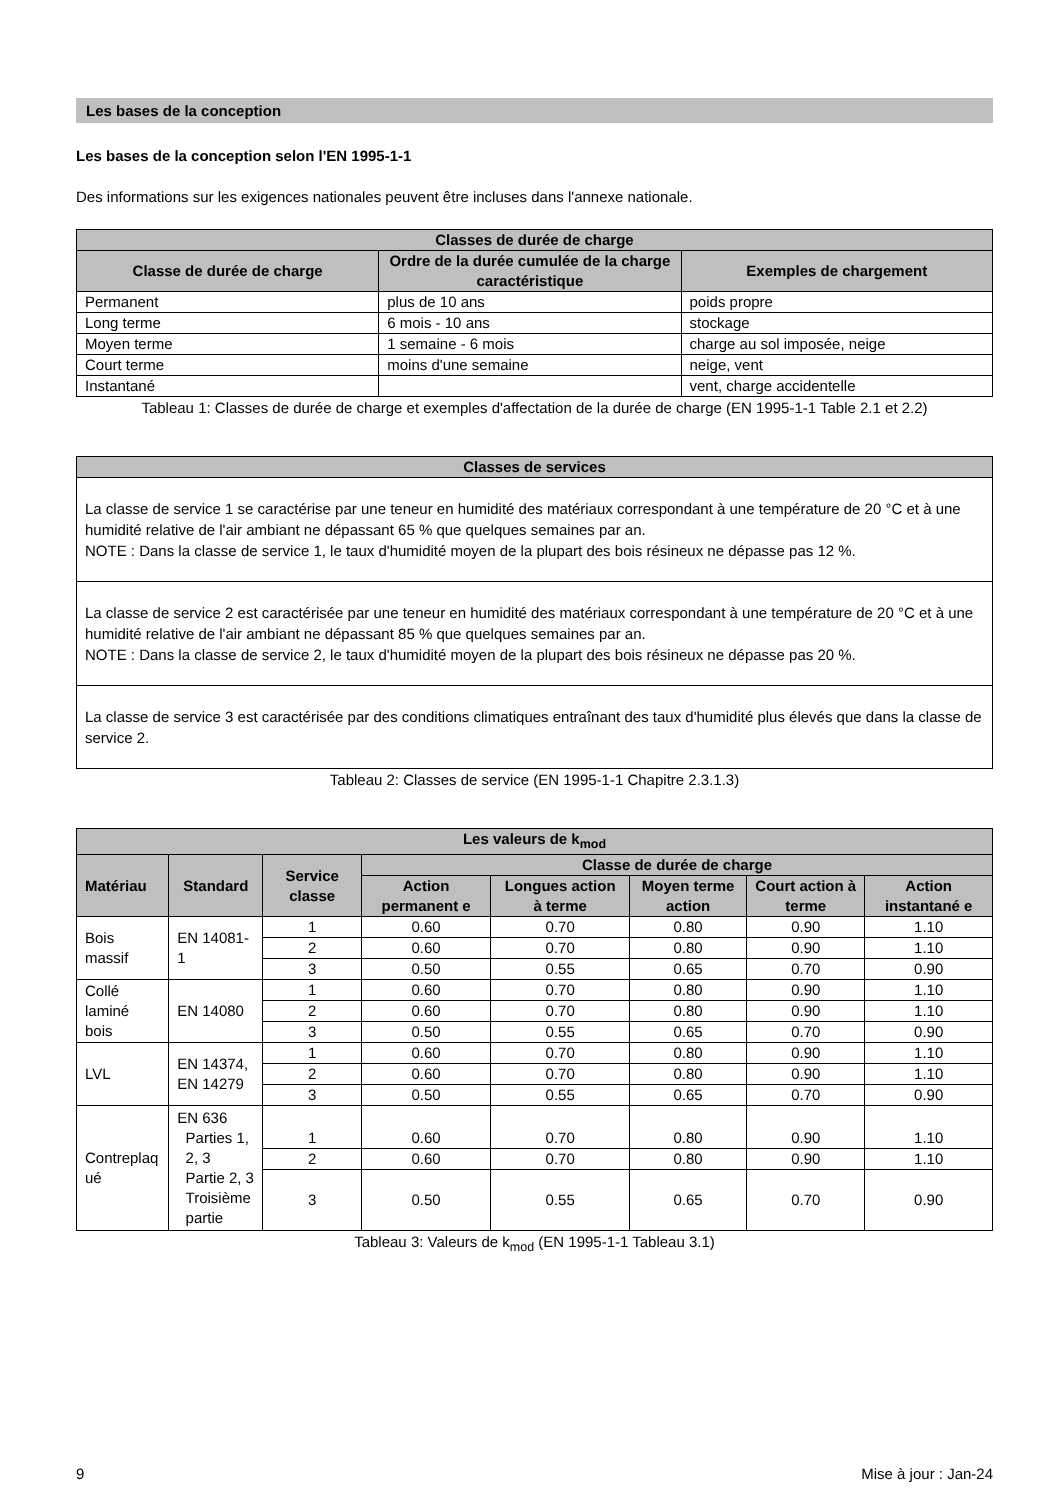Les bases de la conception
Les bases de la conception selon l'EN 1995-1-1
Des informations sur les exigences nationales peuvent être incluses dans l'annexe nationale.
| Classes de durée de charge | | |
| --- | --- | --- |
| Classe de durée de charge | Ordre de la durée cumulée de la charge caractéristique | Exemples de chargement |
| Permanent | plus de 10 ans | poids propre |
| Long terme | 6 mois - 10 ans | stockage |
| Moyen terme | 1 semaine - 6 mois | charge au sol imposée, neige |
| Court terme | moins d'une semaine | neige, vent |
| Instantané | | vent, charge accidentelle |
Tableau 1: Classes de durée de charge et exemples d'affectation de la durée de charge (EN 1995-1-1 Table 2.1 et 2.2)
| Classes de services |
| --- |
| La classe de service 1 se caractérise par une teneur en humidité des matériaux correspondant à une température de 20 °C et à une humidité relative de l'air ambiant ne dépassant 65 % que quelques semaines par an. NOTE : Dans la classe de service 1, le taux d'humidité moyen de la plupart des bois résineux ne dépasse pas 12 %. |
| La classe de service 2 est caractérisée par une teneur en humidité des matériaux correspondant à une température de 20 °C et à une humidité relative de l'air ambiant ne dépassant 85 % que quelques semaines par an. NOTE : Dans la classe de service 2, le taux d'humidité moyen de la plupart des bois résineux ne dépasse pas 20 %. |
| La classe de service 3 est caractérisée par des conditions climatiques entraînant des taux d'humidité plus élevés que dans la classe de service 2. |
Tableau 2: Classes de service (EN 1995-1-1 Chapitre 2.3.1.3)
| Les valeurs de k<sub>mod</sub> | | | | | | | |
| --- | --- | --- | --- | --- | --- | --- | --- |
| Matériau | Standard | Service classe | Classe de durée de charge | | | | |
| | | | Action permanent e | Longues action à terme | Moyen terme action | Court action à terme | Action instantané e |
| Bois massif | EN 14081-1 | 1 | 0.60 | 0.70 | 0.80 | 0.90 | 1.10 |
| | | 2 | 0.60 | 0.70 | 0.80 | 0.90 | 1.10 |
| | | 3 | 0.50 | 0.55 | 0.65 | 0.70 | 0.90 |
| Collé laminé bois | EN 14080 | 1 | 0.60 | 0.70 | 0.80 | 0.90 | 1.10 |
| | | 2 | 0.60 | 0.70 | 0.80 | 0.90 | 1.10 |
| | | 3 | 0.50 | 0.55 | 0.65 | 0.70 | 0.90 |
| LVL | EN 14374, EN 14279 | 1 | 0.60 | 0.70 | 0.80 | 0.90 | 1.10 |
| | | 2 | 0.60 | 0.70 | 0.80 | 0.90 | 1.10 |
| | | 3 | 0.50 | 0.55 | 0.65 | 0.70 | 0.90 |
| Contreplaq ué | EN 636 Parties 1, 2, 3 Partie 2, 3 Troisième partie | 1 | 0.60 | 0.70 | 0.80 | 0.90 | 1.10 |
| | | 2 | 0.60 | 0.70 | 0.80 | 0.90 | 1.10 |
| | | 3 | 0.50 | 0.55 | 0.65 | 0.70 | 0.90 |
Tableau 3: Valeurs de k<sub>mod</sub> (EN 1995-1-1 Tableau 3.1)
9 Mise à jour : Jan-24